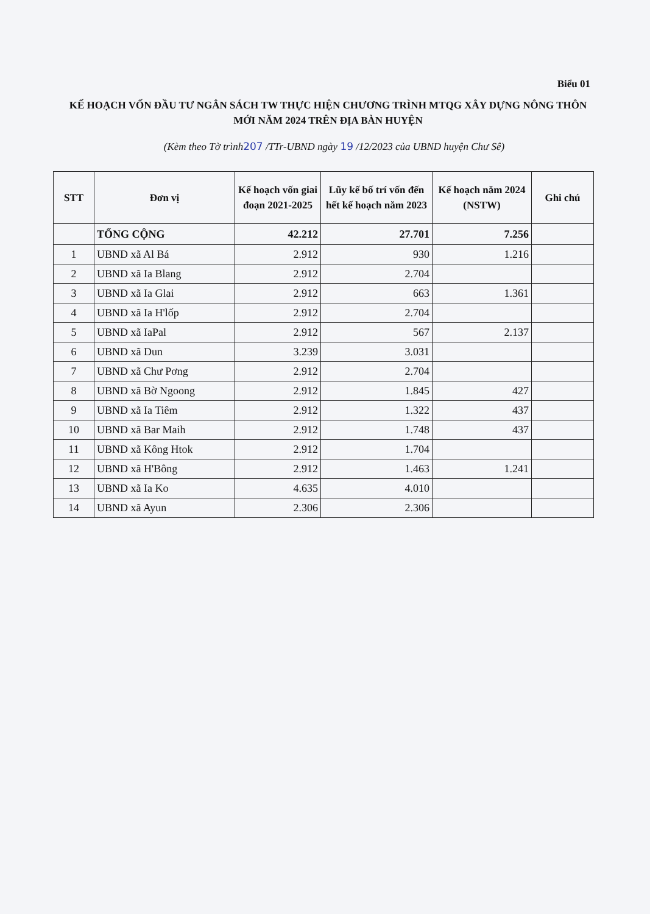Biểu 01
KẾ HOẠCH VỐN ĐẦU TƯ NGÂN SÁCH TW THỰC HIỆN CHƯƠNG TRÌNH MTQG XÂY DỰNG NÔNG THÔN MỚI NĂM 2024 TRÊN ĐỊA BÀN HUYỆN
(Kèm theo Tờ trình207 /TTr-UBND ngày 19 /12/2023 của UBND huyện Chư Sê)
| STT | Đơn vị | Kế hoạch vốn giai đoạn 2021-2025 | Lũy kế bố trí vốn đến hết kế hoạch năm 2023 | Kế hoạch năm 2024 (NSTW) | Ghi chú |
| --- | --- | --- | --- | --- | --- |
| | TỔNG CỘNG | 42.212 | 27.701 | 7.256 | |
| 1 | UBND xã Al Bá | 2.912 | 930 | 1.216 | |
| 2 | UBND xã Ia Blang | 2.912 | 2.704 | | |
| 3 | UBND xã Ia Glai | 2.912 | 663 | 1.361 | |
| 4 | UBND xã Ia H'lốp | 2.912 | 2.704 | | |
| 5 | UBND xã IaPal | 2.912 | 567 | 2.137 | |
| 6 | UBND xã Dun | 3.239 | 3.031 | | |
| 7 | UBND xã Chư Pơng | 2.912 | 2.704 | | |
| 8 | UBND xã Bờ Ngoong | 2.912 | 1.845 | 427 | |
| 9 | UBND xã Ia Tiêm | 2.912 | 1.322 | 437 | |
| 10 | UBND xã Bar Maih | 2.912 | 1.748 | 437 | |
| 11 | UBND xã Kông Htok | 2.912 | 1.704 | | |
| 12 | UBND xã H'Bông | 2.912 | 1.463 | 1.241 | |
| 13 | UBND xã Ia Ko | 4.635 | 4.010 | | |
| 14 | UBND xã Ayun | 2.306 | 2.306 | | |